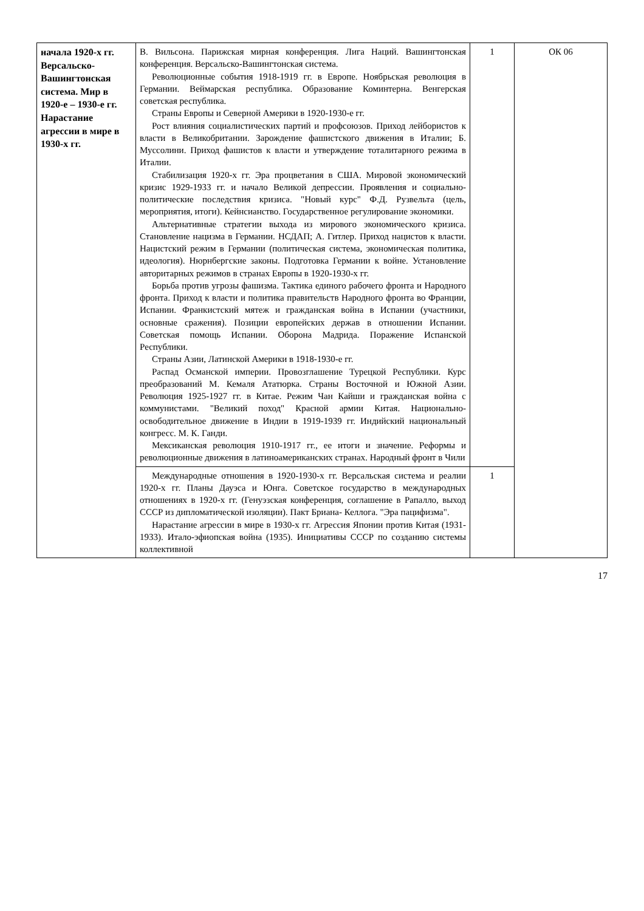| начала 1920-х гг. Версальско-Вашингтонская система. Мир в 1920-е – 1930-е гг. Нарастание агрессии в мире в 1930-х гг. | В. Вильсона. Парижская мирная конференция. Лига Наций. Вашингтонская конференция. Версальско-Вашингтонская система. Революционные события 1918-1919 гг. в Европе. Ноябрьская революция в Германии. Веймарская республика. Образование Коминтерна. Венгерская советская республика. Страны Европы и Северной Америки в 1920-1930-е гг. Рост влияния социалистических партий и профсоюзов. Приход лейбористов к власти в Великобритании. Зарождение фашистского движения в Италии; Б. Муссолини. Приход фашистов к власти и утверждение тоталитарного режима в Италии. Стабилизация 1920-х гг. Эра процветания в США. Мировой экономический кризис 1929-1933 гг. и начало Великой депрессии. Проявления и социально-политические последствия кризиса. "Новый курс" Ф.Д. Рузвельта (цель, мероприятия, итоги). Кейнсианство. Государственное регулирование экономики. Альтернативные стратегии выхода из мирового экономического кризиса. Становление нацизма в Германии. НСДАП; А. Гитлер. Приход нацистов к власти. Нацистский режим в Германии (политическая система, экономическая политика, идеология). Нюрнбергские законы. Подготовка Германии к войне. Установление авторитарных режимов в странах Европы в 1920-1930-х гг. Борьба против угрозы фашизма. Тактика единого рабочего фронта и Народного фронта. Приход к власти и политика правительств Народного фронта во Франции, Испании. Франкистский мятеж и гражданская война в Испании (участники, основные сражения). Позиции европейских держав в отношении Испании. Советская помощь Испании. Оборона Мадрида. Поражение Испанской Республики. Страны Азии, Латинской Америки в 1918-1930-е гг. Распад Османской империи. Провозглашение Турецкой Республики. Курс преобразований М. Кемаля Ататюрка. Страны Восточной и Южной Азии. Революция 1925-1927 гг. в Китае. Режим Чан Кайши и гражданская война с коммунистами. "Великий поход" Красной армии Китая. Национально-освободительное движение в Индии в 1919-1939 гг. Индийский национальный конгресс. М. К. Ганди. Мексиканская революция 1910-1917 гг., ее итоги и значение. Реформы и революционные движения в латиноамериканских странах. Народный фронт в Чили | 1 | ОК 06 |
| | Международные отношения в 1920-1930-х гг. Версальская система и реалии 1920-х гг. Планы Дауэса и Юнга. Советское государство в международных отношениях в 1920-х гг. (Генуэзская конференция, соглашение в Рапалло, выход СССР из дипломатической изоляции). Пакт Бриана- Келлога. "Эра пацифизма". Нарастание агрессии в мире в 1930-х гг. Агрессия Японии против Китая (1931-1933). Итало-эфиопская война (1935). Инициативы СССР по созданию системы коллективной | 1 | |
17